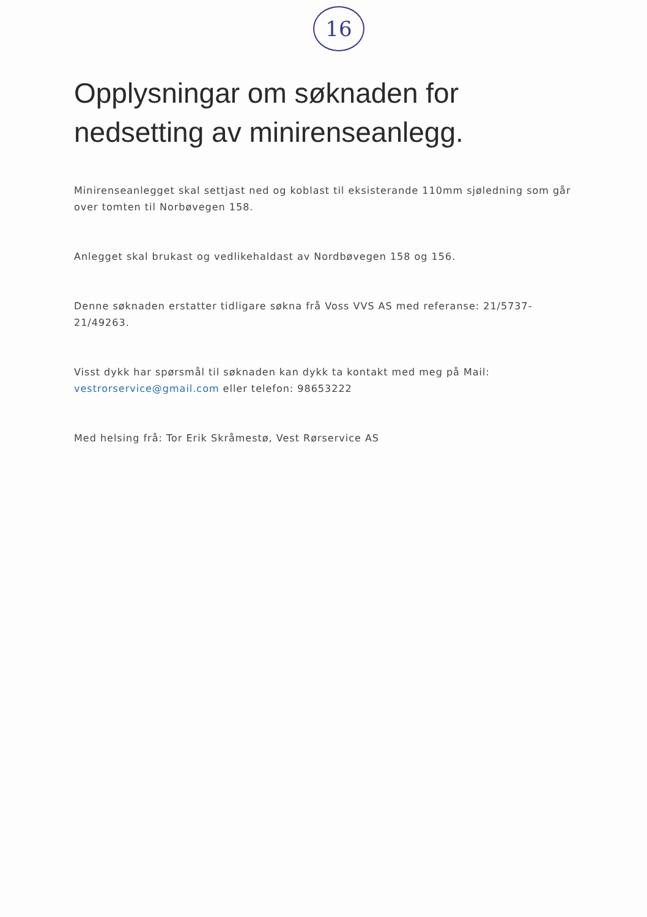16
Opplysningar om søknaden for nedsetting av minirenseanlegg.
Minirenseanlegget skal settjast ned og koblast til eksisterande 110mm sjøledning som går over tomten til Norbøvegen 158.
Anlegget skal brukast og vedlikehaldast av Nordbøvegen 158 og 156.
Denne søknaden erstatter tidligare søkna frå Voss VVS AS med referanse: 21/5737-21/49263.
Visst dykk har spørsmål til søknaden kan dykk ta kontakt med meg på Mail: vestrorservice@gmail.com eller telefon: 98653222
Med helsing frå: Tor Erik Skråmestø, Vest Rørservice AS